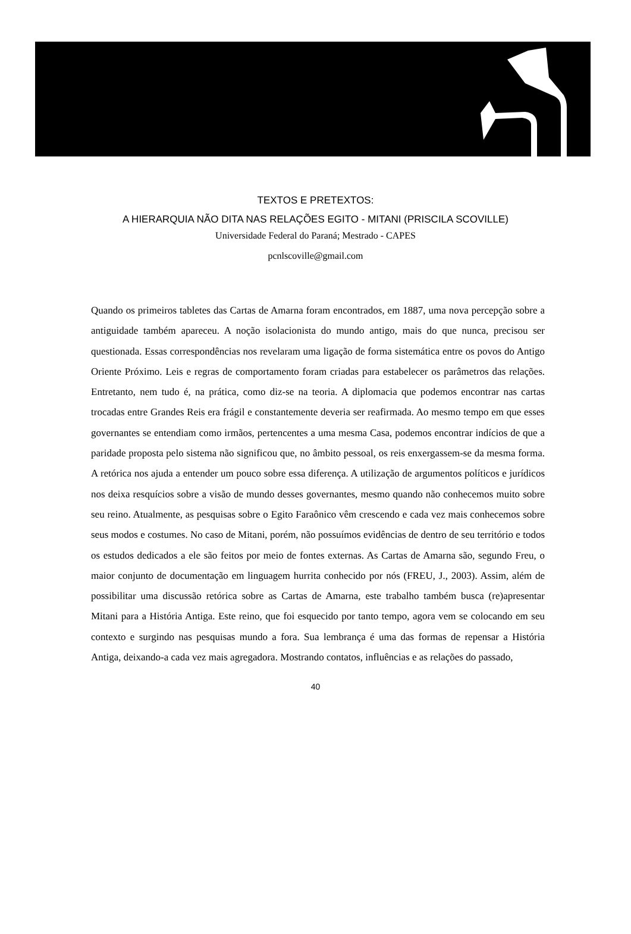TEXTOS E PRETEXTOS:
A HIERARQUIA NÃO DITA NAS RELAÇÕES EGITO - MITANI (PRISCILA SCOVILLE)
Universidade Federal do Paraná; Mestrado - CAPES
pcnlscoville@gmail.com
Quando os primeiros tabletes das Cartas de Amarna foram encontrados, em 1887, uma nova percepção sobre a antiguidade também apareceu. A noção isolacionista do mundo antigo, mais do que nunca, precisou ser questionada. Essas correspondências nos revelaram uma ligação de forma sistemática entre os povos do Antigo Oriente Próximo. Leis e regras de comportamento foram criadas para estabelecer os parâmetros das relações. Entretanto, nem tudo é, na prática, como diz-se na teoria. A diplomacia que podemos encontrar nas cartas trocadas entre Grandes Reis era frágil e constantemente deveria ser reafirmada. Ao mesmo tempo em que esses governantes se entendiam como irmãos, pertencentes a uma mesma Casa, podemos encontrar indícios de que a paridade proposta pelo sistema não significou que, no âmbito pessoal, os reis enxergassem-se da mesma forma. A retórica nos ajuda a entender um pouco sobre essa diferença. A utilização de argumentos políticos e jurídicos nos deixa resquícios sobre a visão de mundo desses governantes, mesmo quando não conhecemos muito sobre seu reino. Atualmente, as pesquisas sobre o Egito Faraônico vêm crescendo e cada vez mais conhecemos sobre seus modos e costumes. No caso de Mitani, porém, não possuímos evidências de dentro de seu território e todos os estudos dedicados a ele são feitos por meio de fontes externas. As Cartas de Amarna são, segundo Freu, o maior conjunto de documentação em linguagem hurrita conhecido por nós (FREU, J., 2003). Assim, além de possibilitar uma discussão retórica sobre as Cartas de Amarna, este trabalho também busca (re)apresentar Mitani para a História Antiga. Este reino, que foi esquecido por tanto tempo, agora vem se colocando em seu contexto e surgindo nas pesquisas mundo a fora. Sua lembrança é uma das formas de repensar a História Antiga, deixando-a cada vez mais agregadora. Mostrando contatos, influências e as relações do passado,
40